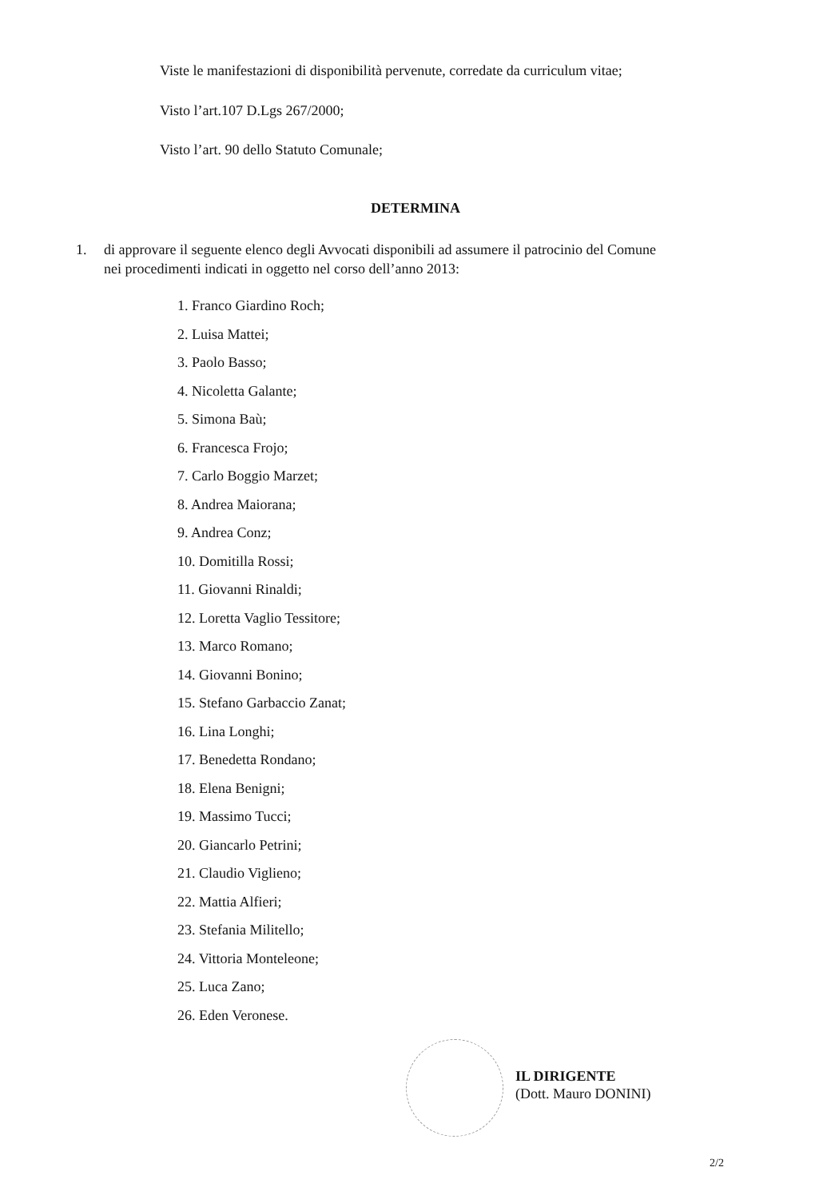Viste le manifestazioni di disponibilità pervenute, corredate da curriculum vitae;
Visto l’art.107 D.Lgs 267/2000;
Visto l’art. 90 dello Statuto Comunale;
DETERMINA
1. di approvare il seguente elenco degli Avvocati disponibili ad assumere il patrocinio del Comune
nei procedimenti indicati in oggetto nel corso dell’anno 2013:
1. Franco Giardino Roch;
2. Luisa Mattei;
3. Paolo Basso;
4. Nicoletta Galante;
5. Simona Baù;
6. Francesca Frojo;
7. Carlo Boggio Marzet;
8. Andrea Maiorana;
9. Andrea Conz;
10. Domitilla Rossi;
11. Giovanni Rinaldi;
12. Loretta Vaglio Tessitore;
13. Marco Romano;
14. Giovanni Bonino;
15. Stefano Garbaccio Zanat;
16. Lina Longhi;
17. Benedetta Rondano;
18. Elena Benigni;
19. Massimo Tucci;
20. Giancarlo Petrini;
21. Claudio Viglieno;
22. Mattia Alfieri;
23. Stefania Militello;
24. Vittoria Monteleone;
25. Luca Zano;
26. Eden Veronese.
IL DIRIGENTE
(Dott. Mauro DONINI)
2/2